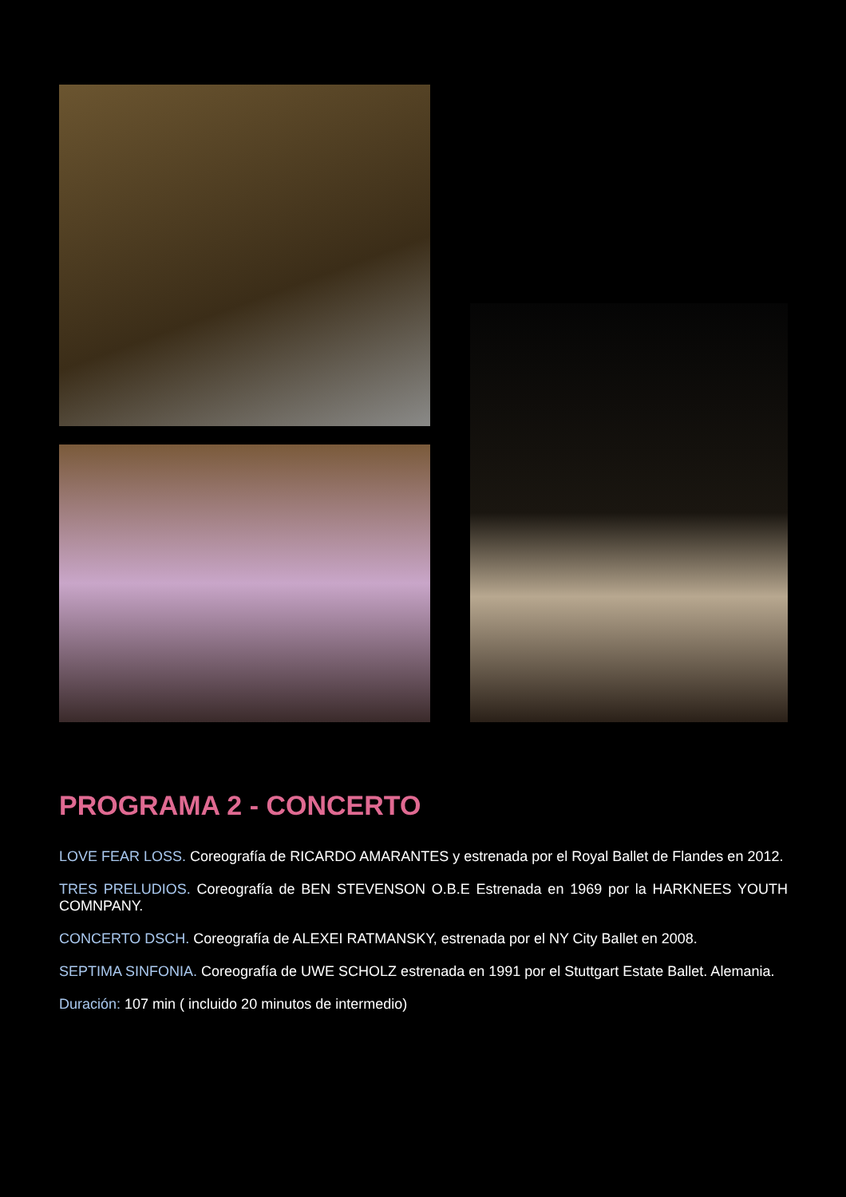PROGRAMA 2 - CONCERTO
LOVE FEAR LOSS. Coreografía de RICARDO AMARANTES y estrenada por el Royal Ballet de Flandes en 2012.
TRES PRELUDIOS. Coreografía de BEN STEVENSON O.B.E Estrenada en 1969 por la HARKNEES YOUTH COMNPANY.
CONCERTO DSCH. Coreografía de ALEXEI RATMANSKY, estrenada por el NY City Ballet en 2008.
SEPTIMA SINFONIA. Coreografía de UWE SCHOLZ estrenada en 1991 por el Stuttgart Estate Ballet. Alemania.
Duración: 107 min ( incluido 20 minutos de intermedio)